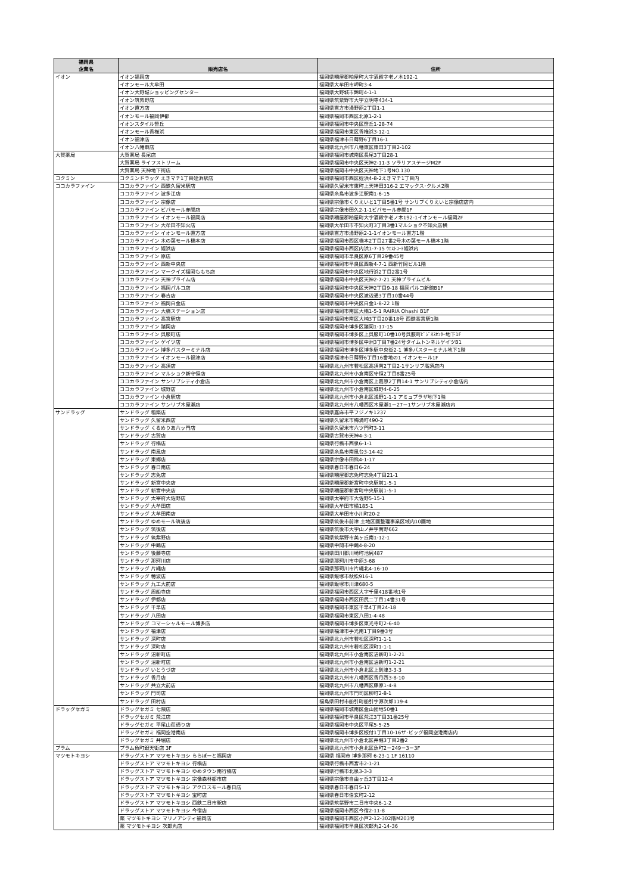| 福岡県 企業名 | 販売店名 | 住所 |
| --- | --- | --- |
| イオン | イオン福岡店 | 福岡県糟屋郡粕屋町大字酒殿字老ノ木192-1 |
| | イオンモール大牟田 | 福岡県大牟田市岬町3-4 |
| | イオン大野城ショッピングセンター | 福岡県大野城市錦町4-1-1 |
| | イオン筑紫野店 | 福岡県筑紫野市大字立明寺434-1 |
| | イオン直方店 | 福岡県直方市湯野原2丁目1-1 |
| | イオンモール福岡伊都 | 福岡県福岡市西区北原1-2-1 |
| | イオンスタイル笹丘 | 福岡県福岡市中央区笹丘1-28-74 |
| | イオンモール香椎浜 | 福岡県福岡市東区香椎浜3-12-1 |
| | イオン福津店 | 福岡県福津市日蒔野6丁目16-1 |
| | イオン八幡東店 | 福岡県北九州市八幡東区東田3丁目2-102 |
| 大賀薬局 | 大賀薬局 長尾店 | 福岡県福岡市城南区長尾3丁目28-1 |
| | 大賀薬局 ライフストリーム | 福岡県福岡市中央区天神2-11-3 ソラリアステージM2F |
| | 大賀薬局 天神地下街店 | 福岡県福岡市中央区天神地下1号NO.130 |
| コクミン | コクミンドラッグ えきマチ1丁目姪浜駅店 | 福岡県福岡市西区姪浜4-8-2えきマチ1丁目内 |
| ココカラファイン | ココカラファイン 西鉄久留米駅店 | 福岡県久留米市東町上天神田316-2 エマックス･クルメ2階 |
| | ココカラファイン 波多江店 | 福岡県糸島市波多江駅南1-6-15 |
| | ココカラファイン 宗像店 | 福岡県宗像市くりえいと1丁目5番1号 サンリブくりえいと宗像店店内 |
| | ココカラファイン ビバモール赤間店 | 福岡県宗像市田久2-1-1ビバモール赤間1F |
| | ココカラファイン イオンモール福岡店 | 福岡県糟屋郡粕屋町大字酒殿字老ノ木192-1イオンモール福岡2F |
| | ココカラファイン 大牟田不知火店 | 福岡県大牟田市不知火町3丁目3番1マルショク不知火店横 |
| | ココカラファイン イオンモール直方店 | 福岡県直方市湯野原2-1-1イオンモール直方1階 |
| | ココカラファイン 木の葉モール橋本店 | 福岡県福岡市西区橋本2丁目27番2号木の葉モール橋本1階 |
| | ココカラファイン 姪浜店 | 福岡県福岡市西区内浜1-7-15 ｳｴｽﾄｺｰﾄ姪浜内 |
| | ココカラファイン 原店 | 福岡県福岡市早良区原6丁目29番45号 |
| | ココカラファイン 西新中央店 | 福岡県福岡市早良区西新4-7-1 西新竹岡ビル1階 |
| | ココカラファイン マークイズ福岡ももち店 | 福岡県福岡市中央区地行浜2丁目2番1号 |
| | ココカラファイン 天神プライム店 | 福岡県福岡市中央区天神2-7-21 天神プライムビル |
| | ココカラファイン 福岡パルコ店 | 福岡県福岡市中央区天神2丁目9-18 福岡パルコ新館B1F |
| | ココカラファイン 春吉店 | 福岡県福岡市中央区渡辺通3丁目10番44号 |
| | ココカラファイン 福岡白金店 | 福岡県福岡市中央区白金1-8-22 1階 |
| | ココカラファイン 大橋ステーション店 | 福岡県福岡市南区大橋1-5-1 RAIRIA Ohashi B1F |
| | ココカラファイン 高宮駅店 | 福岡県福岡市南区大楠3丁目20番18号 西鉄高宮駅1階 |
| | ココカラファイン 諸岡店 | 福岡県福岡市博多区諸岡1-17-15 |
| | ココカラファイン 呉服町店 | 福岡県福岡市博多区上呉服町10番10号呉服町ﾋﾞｼﾞﾈｽｾﾝﾀｰ地下1F |
| | ココカラファイン ゲイツ店 | 福岡県福岡市博多区中洲3丁目7番24号タイムトンネルゲイツB1 |
| | ココカラファイン 博多バスターミナル店 | 福岡県福岡市博多区博多駅中央街2-1 博多バスターミナル地下1階 |
| | ココカラファイン イオンモール福津店 | 福岡県福津市日蒔野6丁目16番地の1 イオンモール1F |
| | ココカラファイン 高須店 | 福岡県北九州市若松区高須南2丁目2-1サンリブ高須店内 |
| | ココカラファイン マルショク新守恒店 | 福岡県北九州市小倉南区守恒2丁目8番25号 |
| | ココカラファイン サンリブシティ小倉店 | 福岡県北九州市小倉南区上葛原2丁目14-1 サンリブシティ小倉店内 |
| | ココカラファイン 城野店 | 福岡県北九州市小倉南区城野4-6-25 |
| | ココカラファイン 小倉駅店 | 福岡県北九州市小倉北区浅野1-1-1 アミュプラザ地下1階 |
| | ココカラファイン サンリブ木屋瀬店 | 福岡県北九州市八幡西区木屋瀬1－27－1サンリブ木屋瀬店内 |
| サンドラッグ | サンドラッグ 稲築店 | 福岡県嘉麻市平フジノキ1237 |
| | サンドラッグ 久留米西店 | 福岡県久留米市梅満町490-2 |
| | サンドラッグ くるめりあ六ッ門店 | 福岡県久留米市六ツ門町3-11 |
| | サンドラッグ 古賀店 | 福岡県古賀市天神4-3-1 |
| | サンドラッグ 行橋店 | 福岡県行橋市西泉6-1-1 |
| | サンドラッグ 南風店 | 福岡県糸島市南風台3-14-42 |
| | サンドラッグ 東郷店 | 福岡県宗像市田熊4-1-17 |
| | サンドラッグ 春日南店 | 福岡県春日市春日6-24 |
| | サンドラッグ 志免店 | 福岡県糟屋郡志免町志免4丁目21-1 |
| | サンドラッグ 新宮中央店 | 福岡県糟屋郡新宮町中央駅前1-5-1 |
| | サンドラッグ 新宮中央店 | 福岡県糟屋郡新宮町中央駅前1-5-1 |
| | サンドラッグ 太宰府大佐野店 | 福岡県太宰府市大佐野5-15-1 |
| | サンドラッグ 大牟田店 | 福岡県大牟田市橘185-1 |
| | サンドラッグ 大牟田南店 | 福岡県大牟田市小川町20-2 |
| | サンドラッグ ゆめモール筑後店 | 福岡県筑後市前津 土地区画整理事業区域内10画地 |
| | サンドラッグ 筑後店 | 福岡県筑後市大字山ノ井字南野662 |
| | サンドラッグ 筑紫野店 | 福岡県筑紫野市美ヶ丘南1-12-1 |
| | サンドラッグ 中鶴店 | 福岡県中間市中鶴4-8-20 |
| | サンドラッグ 後藤寺店 | 福岡県田川郡川崎町池尻487 |
| | サンドラッグ 那珂川店 | 福岡県那珂川市中原3-68 |
| | サンドラッグ 片縄店 | 福岡県那珂川市片縄北4-16-10 |
| | サンドラッグ 穂波店 | 福岡県飯塚市秋松916-1 |
| | サンドラッグ 九工大前店 | 福岡県飯塚市川津680-5 |
| | サンドラッグ 周船寺店 | 福岡県福岡市西区大字千里418番地1号 |
| | サンドラッグ 伊都店 | 福岡県福岡市西区田尻二丁目14番31号 |
| | サンドラッグ 千早店 | 福岡県福岡市東区千早4丁目24-18 |
| | サンドラッグ 八田店 | 福岡県福岡市東区八田1-4-48 |
| | サンドラッグ コマーシャルモール博多店 | 福岡県福岡市博多区東光寺町2-6-40 |
| | サンドラッグ 福津店 | 福岡県福津市手光南1丁目9番3号 |
| | サンドラッグ 深町店 | 福岡県北九州市若松区深町1-1-1 |
| | サンドラッグ 深町店 | 福岡県北九州市若松区深町1-1-1 |
| | サンドラッグ 沼新町店 | 福岡県北九州市小倉南区沼新町1-2-21 |
| | サンドラッグ 沼新町店 | 福岡県北九州市小倉南区沼新町1-2-21 |
| | サンドラッグ いとうづ店 | 福岡県北九州市小倉北区上到津3-3-3 |
| | サンドラッグ 香月店 | 福岡県北九州市八幡西区香月西3-8-10 |
| | サンドラッグ 共立大前店 | 福岡県北九州市八幡西区藤原1-4-8 |
| | サンドラッグ 門司店 | 福岡県北九州市門司区柳町2-8-1 |
| | サンドラッグ 田村店 | 福島県田村市船引町船引字源次郎119-4 |
| ドラッグセガミ | ドラッグセガミ 七隈店 | 福岡県福岡市城南区金山団地50番1 |
| | ドラッグセガミ 荒江店 | 福岡県福岡市早良区荒江3丁目31番25号 |
| | ドラッグセガミ 平尾山荘通り店 | 福岡県福岡市中央区平尾5-5-25 |
| | ドラッグセガミ 福岡空港南店 | 福岡県福岡市博多区板付1丁目10-16ザ･ビッグ福岡空港南店内 |
| | ドラッグセガミ 井堀店 | 福岡県北九州市小倉北区井堀3丁目2番2 |
| プラム | プラム魚町銀天街店 3F | 福岡県北九州市小倉北区魚町2－249－3－3F |
| マツモトキヨシ | ドラッグストア マツモトキヨシ ららぽーと福岡店 | 福岡県 福岡市 博多那珂 6-23-1 1F 16110 |
| | ドラッグストア マツモトキヨシ 行橋店 | 福岡県行橋市西宮市2-1-21 |
| | ドラッグストア マツモトキヨシ ゆめタウン南行橋店 | 福岡県行橋市北泉3-3-3 |
| | ドラッグストア マツモトキヨシ 宗像森林都市店 | 福岡県宗像市自由ヶ丘3丁目12-4 |
| | ドラッグストア マツモトキヨシ アクロスモール春日店 | 福岡県春日市春日5-17 |
| | ドラッグストア マツモトキヨシ 宝町店 | 福岡県春日市伯玄町2-12 |
| | ドラッグストア マツモトキヨシ 西鉄二日市駅店 | 福岡県筑紫野市二日市中央6-1-2 |
| | ドラッグストア マツモトキヨシ 今宿店 | 福岡県福岡市西区今宿2-11-8 |
| | 薬 マツモトキヨシ マリノアシティ福岡店 | 福岡県福岡市西区小戸2-12-302階M203号 |
| | 薬 マツモトキヨシ 次郎丸店 | 福岡県福岡市早良区次郎丸2-14-36 |